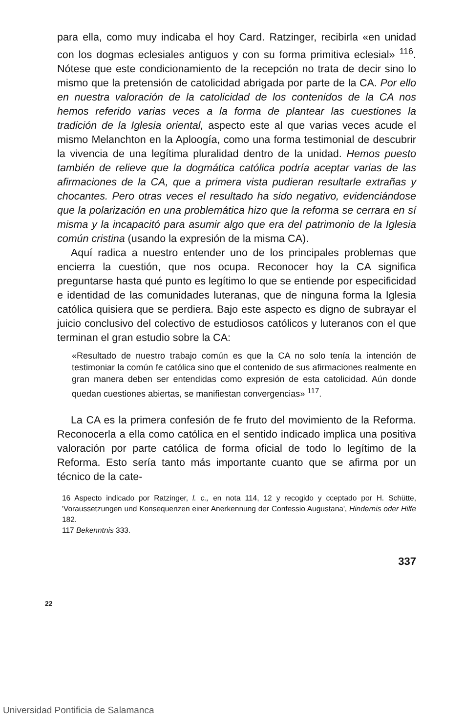para ella, como muy indicaba el hoy Card. Ratzinger, recibirla «en unidad con los dogmas eclesiales antiguos y con su forma primitiva eclesial» <sup>116</sup>. Nótese que este condicionamiento de la recepción no trata de decir sino lo mismo que la pretensión de catolicidad abrigada por parte de la CA. Por ello en nuestra valoración de la catolicidad de los contenidos de la CA nos hemos referido varias veces a la forma de plantear las cuestiones la tradición de la Iglesia oriental, aspecto este al que varias veces acude el mismo Melanchton en la Aploogía, como una forma testimonial de descubrir la vivencia de una legítima pluralidad dentro de la unidad. Hemos puesto también de relieve que la dogmática católica podría aceptar varias de las afirmaciones de la CA, que a primera vista pudieran resultarle extrañas y chocantes. Pero otras veces el resultado ha sido negativo, evidenciándose que la polarización en una problemática hizo que la reforma se cerrara en sí misma y la incapacitó para asumir algo que era del patrimonio de la Iglesia común cristina (usando la expresión de la misma CA).
Aquí radica a nuestro entender uno de los principales problemas que encierra la cuestión, que nos ocupa. Reconocer hoy la CA significa preguntarse hasta qué punto es legítimo lo que se entiende por especificidad e identidad de las comunidades luteranas, que de ninguna forma la Iglesia católica quisiera que se perdiera. Bajo este aspecto es digno de subrayar el juicio conclusivo del colectivo de estudiosos católicos y luteranos con el que terminan el gran estudio sobre la CA:
«Resultado de nuestro trabajo común es que la CA no solo tenía la intención de testimoniar la común fe católica sino que el contenido de sus afirmaciones realmente en gran manera deben ser entendidas como expresión de esta catolicidad. Aún donde quedan cuestiones abiertas, se manifiestan convergencias» <sup>117</sup>.
La CA es la primera confesión de fe fruto del movimiento de la Reforma. Reconocerla a ella como católica en el sentido indicado implica una positiva valoración por parte católica de forma oficial de todo lo legítimo de la Reforma. Esto sería tanto más importante cuanto que se afirma por un técnico de la cate-
16 Aspecto indicado por Ratzinger, l. c., en nota 114, 12 y recogido y cceptado por H. Schütte, 'Voraussetzungen und Konsequenzen einer Anerkennung der Confessio Augustana', Hindernis oder Hilfe 182.
117 Bekenntnis 333.
337
22
Universidad Pontificia de Salamanca